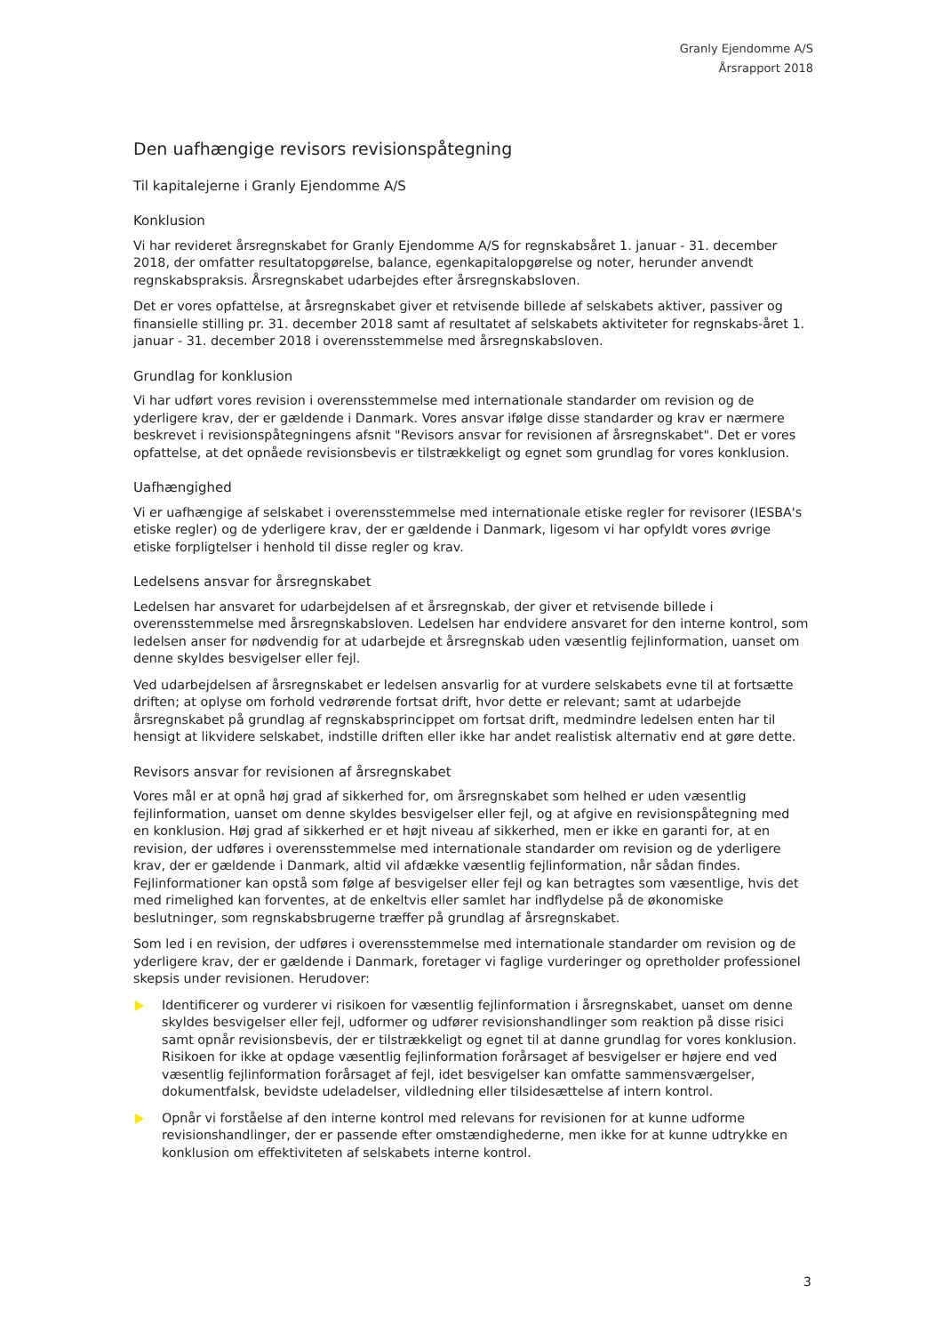Granly Ejendomme A/S
Årsrapport 2018
Den uafhængige revisors revisionspåtegning
Til kapitalejerne i Granly Ejendomme A/S
Konklusion
Vi har revideret årsregnskabet for Granly Ejendomme A/S for regnskabsåret 1. januar - 31. december 2018, der omfatter resultatopgørelse, balance, egenkapitalopgørelse og noter, herunder anvendt regnskabspraksis. Årsregnskabet udarbejdes efter årsregnskabsloven.
Det er vores opfattelse, at årsregnskabet giver et retvisende billede af selskabets aktiver, passiver og finansielle stilling pr. 31. december 2018 samt af resultatet af selskabets aktiviteter for regnskabs-året 1. januar - 31. december 2018 i overensstemmelse med årsregnskabsloven.
Grundlag for konklusion
Vi har udført vores revision i overensstemmelse med internationale standarder om revision og de yderligere krav, der er gældende i Danmark. Vores ansvar ifølge disse standarder og krav er nærmere beskrevet i revisionspåtegningens afsnit "Revisors ansvar for revisionen af årsregnskabet". Det er vores opfattelse, at det opnåede revisionsbevis er tilstrækkeligt og egnet som grundlag for vores konklusion.
Uafhængighed
Vi er uafhængige af selskabet i overensstemmelse med internationale etiske regler for revisorer (IESBA's etiske regler) og de yderligere krav, der er gældende i Danmark, ligesom vi har opfyldt vores øvrige etiske forpligtelser i henhold til disse regler og krav.
Ledelsens ansvar for årsregnskabet
Ledelsen har ansvaret for udarbejdelsen af et årsregnskab, der giver et retvisende billede i overensstemmelse med årsregnskabsloven. Ledelsen har endvidere ansvaret for den interne kontrol, som ledelsen anser for nødvendig for at udarbejde et årsregnskab uden væsentlig fejlinformation, uanset om denne skyldes besvigelser eller fejl.
Ved udarbejdelsen af årsregnskabet er ledelsen ansvarlig for at vurdere selskabets evne til at fortsætte driften; at oplyse om forhold vedrørende fortsat drift, hvor dette er relevant; samt at udarbejde årsregnskabet på grundlag af regnskabsprincippet om fortsat drift, medmindre ledelsen enten har til hensigt at likvidere selskabet, indstille driften eller ikke har andet realistisk alternativ end at gøre dette.
Revisors ansvar for revisionen af årsregnskabet
Vores mål er at opnå høj grad af sikkerhed for, om årsregnskabet som helhed er uden væsentlig fejlinformation, uanset om denne skyldes besvigelser eller fejl, og at afgive en revisionspåtegning med en konklusion. Høj grad af sikkerhed er et højt niveau af sikkerhed, men er ikke en garanti for, at en revision, der udføres i overensstemmelse med internationale standarder om revision og de yderligere krav, der er gældende i Danmark, altid vil afdække væsentlig fejlinformation, når sådan findes. Fejlinformationer kan opstå som følge af besvigelser eller fejl og kan betragtes som væsentlige, hvis det med rimelighed kan forventes, at de enkeltvis eller samlet har indflydelse på de økonomiske beslutninger, som regnskabsbrugerne træffer på grundlag af årsregnskabet.
Som led i en revision, der udføres i overensstemmelse med internationale standarder om revision og de yderligere krav, der er gældende i Danmark, foretager vi faglige vurderinger og opretholder professionel skepsis under revisionen. Herudover:
Identificerer og vurderer vi risikoen for væsentlig fejlinformation i årsregnskabet, uanset om denne skyldes besvigelser eller fejl, udformer og udfører revisionshandlinger som reaktion på disse risici samt opnår revisionsbevis, der er tilstrækkeligt og egnet til at danne grundlag for vores konklusion. Risikoen for ikke at opdage væsentlig fejlinformation forårsaget af besvigelser er højere end ved væsentlig fejlinformation forårsaget af fejl, idet besvigelser kan omfatte sammensværgelser, dokumentfalsk, bevidste udeladelser, vildledning eller tilsidesættelse af intern kontrol.
Opnår vi forståelse af den interne kontrol med relevans for revisionen for at kunne udforme revisionshandlinger, der er passende efter omstændighederne, men ikke for at kunne udtrykke en konklusion om effektiviteten af selskabets interne kontrol.
3